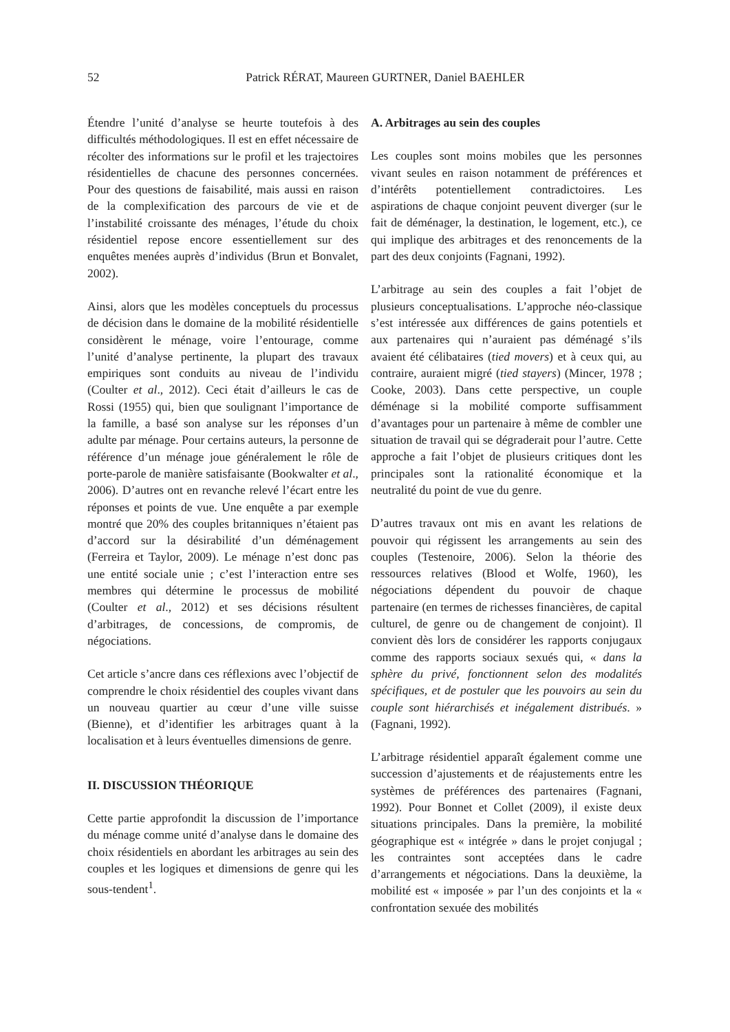52 Patrick RÉRAT, Maureen GURTNER, Daniel BAEHLER
Étendre l’unité d’analyse se heurte toutefois à des difficultés méthodologiques. Il est en effet nécessaire de récolter des informations sur le profil et les trajectoires résidentielles de chacune des personnes concernées. Pour des questions de faisabilité, mais aussi en raison de la complexification des parcours de vie et de l’instabilité croissante des ménages, l’étude du choix résidentiel repose encore essentiellement sur des enquêtes menées auprès d’individus (Brun et Bonvalet, 2002).
Ainsi, alors que les modèles conceptuels du processus de décision dans le domaine de la mobilité résidentielle considèrent le ménage, voire l’entourage, comme l’unité d’analyse pertinente, la plupart des travaux empiriques sont conduits au niveau de l’individu (Coulter et al., 2012). Ceci était d’ailleurs le cas de Rossi (1955) qui, bien que soulignant l’importance de la famille, a basé son analyse sur les réponses d’un adulte par ménage. Pour certains auteurs, la personne de référence d’un ménage joue généralement le rôle de porte-parole de manière satisfaisante (Bookwalter et al., 2006). D’autres ont en revanche relevé l’écart entre les réponses et points de vue. Une enquête a par exemple montré que 20% des couples britanniques n’étaient pas d’accord sur la désirabilité d’un déménagement (Ferreira et Taylor, 2009). Le ménage n’est donc pas une entité sociale unie ; c’est l’interaction entre ses membres qui détermine le processus de mobilité (Coulter et al., 2012) et ses décisions résultent d’arbitrages, de concessions, de compromis, de négociations.
Cet article s’ancre dans ces réflexions avec l’objectif de comprendre le choix résidentiel des couples vivant dans un nouveau quartier au cœur d’une ville suisse (Bienne), et d’identifier les arbitrages quant à la localisation et à leurs éventuelles dimensions de genre.
II. DISCUSSION THÉORIQUE
Cette partie approfondit la discussion de l’importance du ménage comme unité d’analyse dans le domaine des choix résidentiels en abordant les arbitrages au sein des couples et les logiques et dimensions de genre qui les sous-tendent<sup>1</sup>.
A. Arbitrages au sein des couples
Les couples sont moins mobiles que les personnes vivant seules en raison notamment de préférences et d’intérêts potentiellement contradictoires. Les aspirations de chaque conjoint peuvent diverger (sur le fait de déménager, la destination, le logement, etc.), ce qui implique des arbitrages et des renoncements de la part des deux conjoints (Fagnani, 1992).
L’arbitrage au sein des couples a fait l’objet de plusieurs conceptualisations. L’approche néo-classique s’est intéressée aux différences de gains potentiels et aux partenaires qui n’auraient pas déménagé s’ils avaient été célibataires (tied movers) et à ceux qui, au contraire, auraient migré (tied stayers) (Mincer, 1978 ; Cooke, 2003). Dans cette perspective, un couple déménage si la mobilité comporte suffisamment d’avantages pour un partenaire à même de combler une situation de travail qui se dégraderait pour l’autre. Cette approche a fait l’objet de plusieurs critiques dont les principales sont la rationalité économique et la neutralité du point de vue du genre.
D’autres travaux ont mis en avant les relations de pouvoir qui régissent les arrangements au sein des couples (Testenoire, 2006). Selon la théorie des ressources relatives (Blood et Wolfe, 1960), les négociations dépendent du pouvoir de chaque partenaire (en termes de richesses financières, de capital culturel, de genre ou de changement de conjoint). Il convient dès lors de considérer les rapports conjugaux comme des rapports sociaux sexués qui, « dans la sphère du privé, fonctionnent selon des modalités spécifiques, et de postuler que les pouvoirs au sein du couple sont hiérarchisés et inégalement distribués. » (Fagnani, 1992).
L’arbitrage résidentiel apparaît également comme une succession d’ajustements et de réajustements entre les systèmes de préférences des partenaires (Fagnani, 1992). Pour Bonnet et Collet (2009), il existe deux situations principales. Dans la première, la mobilité géographique est « intégrée » dans le projet conjugal ; les contraintes sont acceptées dans le cadre d’arrangements et négociations. Dans la deuxième, la mobilité est « imposée » par l’un des conjoints et la « confrontation sexuée des mobilités